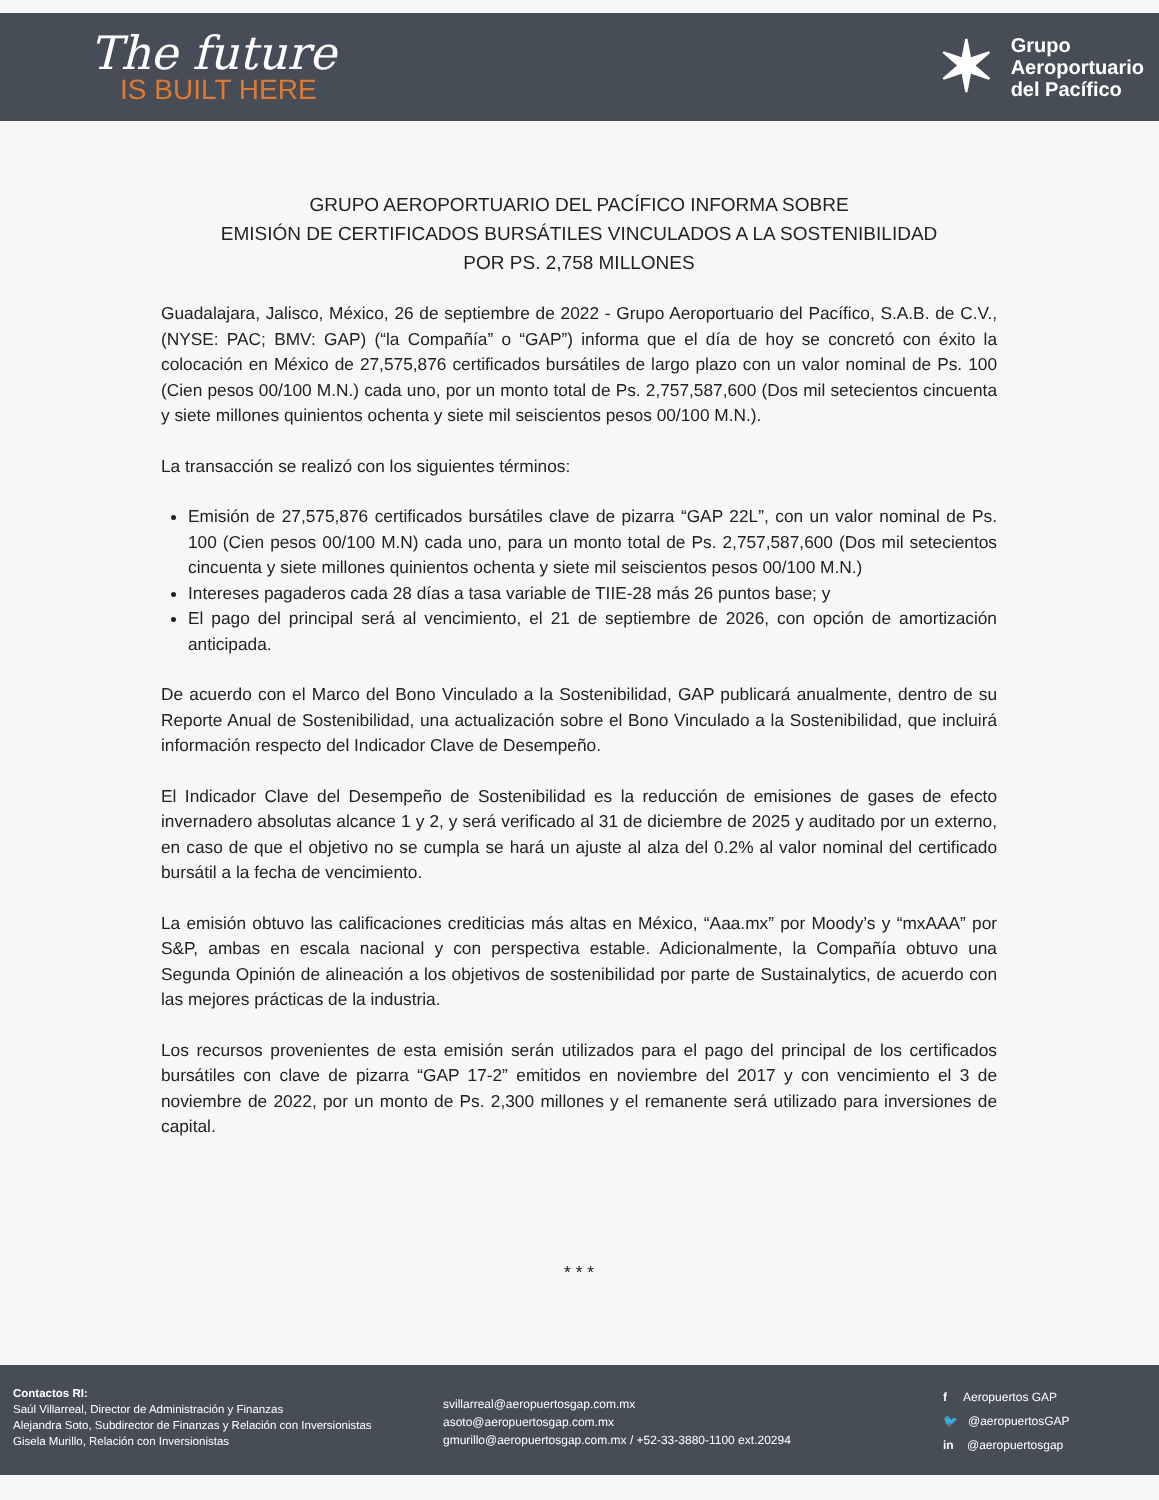The future
IS BUILT HERE
✶
Grupo
Aeroportuario
del Pacífico
GRUPO AEROPORTUARIO DEL PACÍFICO INFORMA SOBRE
EMISIÓN DE CERTIFICADOS BURSÁTILES VINCULADOS A LA SOSTENIBILIDAD
POR PS. 2,758 MILLONES
Guadalajara, Jalisco, México, 26 de septiembre de 2022 - Grupo Aeroportuario del Pacífico, S.A.B. de C.V., (NYSE: PAC; BMV: GAP) (“la Compañía” o “GAP”) informa que el día de hoy se concretó con éxito la colocación en México de 27,575,876 certificados bursátiles de largo plazo con un valor nominal de Ps. 100 (Cien pesos 00/100 M.N.) cada uno, por un monto total de Ps. 2,757,587,600 (Dos mil setecientos cincuenta y siete millones quinientos ochenta y siete mil seiscientos pesos 00/100 M.N.).
La transacción se realizó con los siguientes términos:
Emisión de 27,575,876 certificados bursátiles clave de pizarra “GAP 22L”, con un valor nominal de Ps. 100 (Cien pesos 00/100 M.N) cada uno, para un monto total de Ps. 2,757,587,600 (Dos mil setecientos cincuenta y siete millones quinientos ochenta y siete mil seiscientos pesos 00/100 M.N.)
Intereses pagaderos cada 28 días a tasa variable de TIIE-28 más 26 puntos base; y
El pago del principal será al vencimiento, el 21 de septiembre de 2026, con opción de amortización anticipada.
De acuerdo con el Marco del Bono Vinculado a la Sostenibilidad, GAP publicará anualmente, dentro de su Reporte Anual de Sostenibilidad, una actualización sobre el Bono Vinculado a la Sostenibilidad, que incluirá información respecto del Indicador Clave de Desempeño.
El Indicador Clave del Desempeño de Sostenibilidad es la reducción de emisiones de gases de efecto invernadero absolutas alcance 1 y 2, y será verificado al 31 de diciembre de 2025 y auditado por un externo, en caso de que el objetivo no se cumpla se hará un ajuste al alza del 0.2% al valor nominal del certificado bursátil a la fecha de vencimiento.
La emisión obtuvo las calificaciones crediticias más altas en México, “Aaa.mx” por Moody’s y “mxAAA” por S&P, ambas en escala nacional y con perspectiva estable. Adicionalmente, la Compañía obtuvo una Segunda Opinión de alineación a los objetivos de sostenibilidad por parte de Sustainalytics, de acuerdo con las mejores prácticas de la industria.
Los recursos provenientes de esta emisión serán utilizados para el pago del principal de los certificados bursátiles con clave de pizarra “GAP 17-2” emitidos en noviembre del 2017 y con vencimiento el 3 de noviembre de 2022, por un monto de Ps. 2,300 millones y el remanente será utilizado para inversiones de capital.
* * *
Contactos RI:
Saúl Villarreal, Director de Administración y Finanzas
Alejandra Soto, Subdirector de Finanzas y Relación con Inversionistas
Gisela Murillo, Relación con Inversionistas
svillarreal@aeropuertosgap.com.mx
asoto@aeropuertosgap.com.mx
gmurillo@aeropuertosgap.com.mx / +52-33-3880-1100 ext.20294
f Aeropuertos GAP
🐦 @aeropuertosGAP
in @aeropuertosgap